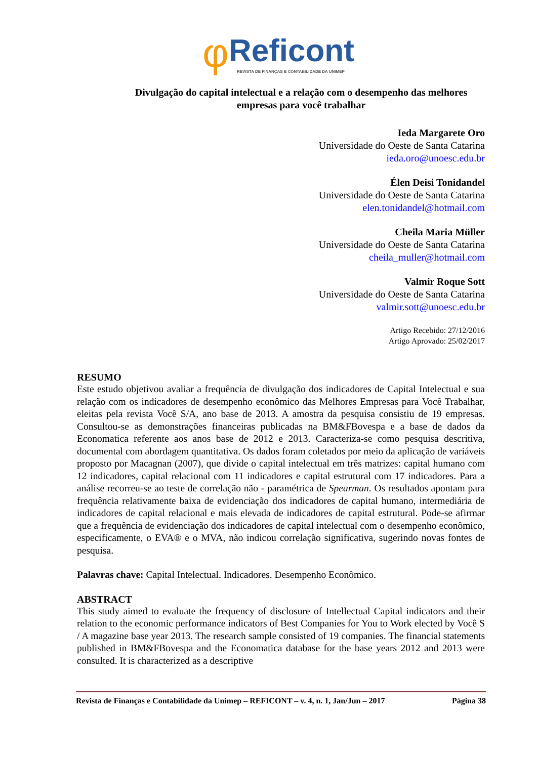φReficont
REVISTA DE FINANÇAS E CONTABILIDADE DA UNIMEP
Divulgação do capital intelectual e a relação com o desempenho das melhores empresas para você trabalhar
Ieda Margarete Oro
Universidade do Oeste de Santa Catarina
ieda.oro@unoesc.edu.br
Élen Deisi Tonidandel
Universidade do Oeste de Santa Catarina
elen.tonidandel@hotmail.com
Cheila Maria Müller
Universidade do Oeste de Santa Catarina
cheila_muller@hotmail.com
Valmir Roque Sott
Universidade do Oeste de Santa Catarina
valmir.sott@unoesc.edu.br
Artigo Recebido: 27/12/2016
Artigo Aprovado: 25/02/2017
RESUMO
Este estudo objetivou avaliar a frequência de divulgação dos indicadores de Capital Intelectual e sua relação com os indicadores de desempenho econômico das Melhores Empresas para Você Trabalhar, eleitas pela revista Você S/A, ano base de 2013. A amostra da pesquisa consistiu de 19 empresas. Consultou-se as demonstrações financeiras publicadas na BM&FBovespa e a base de dados da Economatica referente aos anos base de 2012 e 2013. Caracteriza-se como pesquisa descritiva, documental com abordagem quantitativa. Os dados foram coletados por meio da aplicação de variáveis proposto por Macagnan (2007), que divide o capital intelectual em três matrizes: capital humano com 12 indicadores, capital relacional com 11 indicadores e capital estrutural com 17 indicadores. Para a análise recorreu-se ao teste de correlação não - paramétrica de Spearman. Os resultados apontam para frequência relativamente baixa de evidenciação dos indicadores de capital humano, intermediária de indicadores de capital relacional e mais elevada de indicadores de capital estrutural. Pode-se afirmar que a frequência de evidenciação dos indicadores de capital intelectual com o desempenho econômico, especificamente, o EVA® e o MVA, não indicou correlação significativa, sugerindo novas fontes de pesquisa.
Palavras chave: Capital Intelectual. Indicadores. Desempenho Econômico.
ABSTRACT
This study aimed to evaluate the frequency of disclosure of Intellectual Capital indicators and their relation to the economic performance indicators of Best Companies for You to Work elected by Você S / A magazine base year 2013. The research sample consisted of 19 companies. The financial statements published in BM&FBovespa and the Economatica database for the base years 2012 and 2013 were consulted. It is characterized as a descriptive
Revista de Finanças e Contabilidade da Unimep – REFICONT – v. 4, n. 1, Jan/Jun – 2017 Página 38